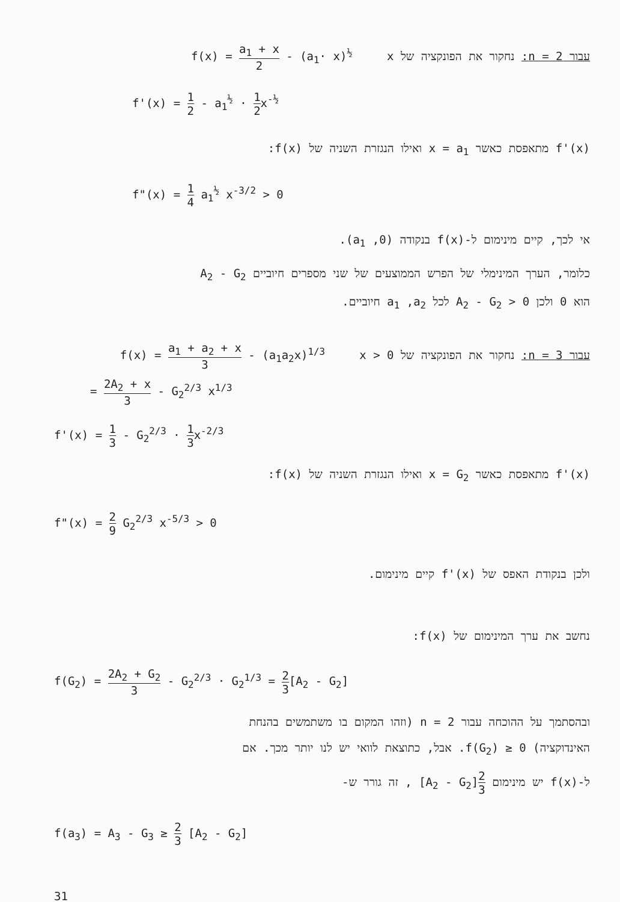עבור n = 2: נחקור את הפונקציה של x f(x) = a<sub>1</sub> + x 2 - (a<sub>1</sub>· x)<sup>½</sup>
f'(x) = 1 2 - a<sub>1</sub><sup>½</sup> · 1 2x<sup>-½</sup>
f'(x) מתאפסת כאשר x = a<sub>1</sub> ואילו הנגזרת השניה של f(x):
f"(x) = 1 4 a<sub>1</sub><sup>½</sup> x<sup>-3/2</sup> > 0
אי לכך, קיים מינימום ל-f(x) בנקודה (a<sub>1</sub> ,0).
כלומר, הערך המינימלי של הפרש הממוצעים של שני מספרים חיוביים A<sub>2</sub> - G<sub>2</sub>
הוא 0 ולכן A<sub>2</sub> - G<sub>2</sub> > 0 לכל a<sub>1</sub> ,a<sub>2</sub> חיוביים.
עבור n = 3: נחקור את הפונקציה של x > 0 f(x) = a<sub>1</sub> + a<sub>2</sub> + x 3 - (a<sub>1</sub>a<sub>2</sub>x)<sup>1/3</sup>
= 2A<sub>2</sub> + x 3 - G<sub>2</sub><sup>2/3</sup> x<sup>1/3</sup>
f'(x) = 1 3 - G<sub>2</sub><sup>2/3</sup> · 1 3x<sup>-2/3</sup>
f'(x) מתאפסת כאשר x = G<sub>2</sub> ואילו הנגזרת השניה של f(x):
f"(x) = 2 9 G<sub>2</sub><sup>2/3</sup> x<sup>-5/3</sup> > 0
ולכן בנקודת האפס של f'(x) קיים מינימום.
נחשב את ערך המינימום של f(x):
f(G<sub>2</sub>) = 2A<sub>2</sub> + G<sub>2</sub> 3 - G<sub>2</sub><sup>2/3</sup> · G<sub>2</sub><sup>1/3</sup> = 2 3[A<sub>2</sub> - G<sub>2</sub>]
ובהסתמך על ההוכחה עבור n = 2 (וזהו המקום בו משתמשים בהנחת
האינדוקציה) f(G<sub>2</sub>) ≥ 0. אבל, כתוצאת לוואי יש לנו יותר מכך. אם
ל-f(x) יש מינימום 2 3[A<sub>2</sub> - G<sub>2</sub>] , זה גורר ש-
f(a<sub>3</sub>) = A<sub>3</sub> - G<sub>3</sub> ≥ 2 3 [A<sub>2</sub> - G<sub>2</sub>]
31